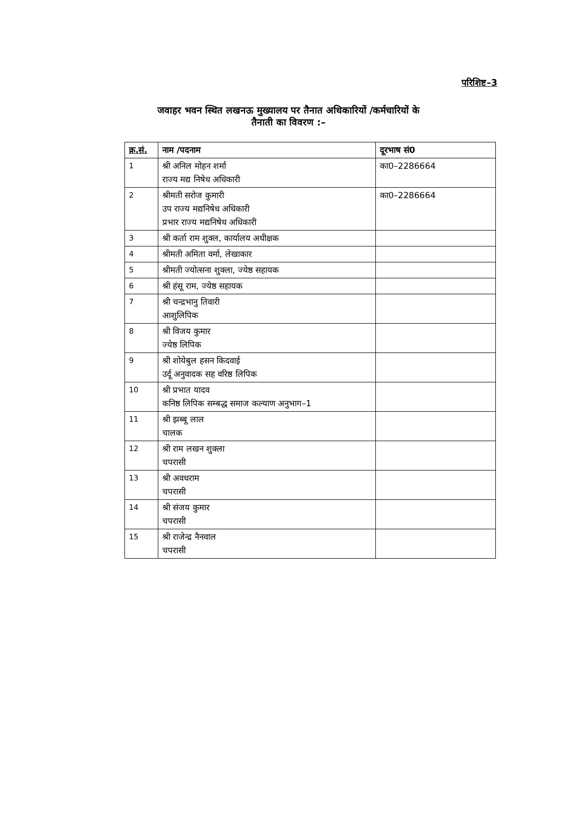परिशिष्ट–3
जवाहर भवन स्थित लखनऊ मुख्यालय पर तैनात अधिकारियों /कर्मचारियों के
तैनाती का विवरण :–
| क्र.सं. | नाम /पदनाम | दूरभाष सं0 |
| --- | --- | --- |
| 1 | श्री अनिल मोहन शर्मा राज्य मद्य निषेध अधिकारी | का0–2286664 |
| 2 | श्रीमती सरोज कुमारी उप राज्य मद्यनिषेध अधिकारी प्रभार राज्य मद्यनिषेध अधिकारी | का0–2286664 |
| 3 | श्री कर्ता राम शुक्ल, कार्यालय अधीक्षक | |
| 4 | श्रीमती अमिता वर्मा, लेखाकार | |
| 5 | श्रीमती ज्योत्सना शुक्ला, ज्येष्ठ सहायक | |
| 6 | श्री हंसू राम, ज्येष्ठ सहायक | |
| 7 | श्री चन्द्रभानु तिवारी आशुलिपिक | |
| 8 | श्री विजय कुमार ज्येष्ठ लिपिक | |
| 9 | श्री शोयेबुल हसन किदवाई उर्दू अनुवादक सह वरिष्ठ लिपिक | |
| 10 | श्री प्रभात यादव कनिष्ठ लिपिक सम्बद्ध समाज कल्याण अनुभाग–1 | |
| 11 | श्री झब्बू लाल चालक | |
| 12 | श्री राम लखन शुक्ला चपरासी | |
| 13 | श्री अवधराम चपरासी | |
| 14 | श्री संजय कुमार चपरासी | |
| 15 | श्री राजेन्द्र नैनवाल चपरासी | |